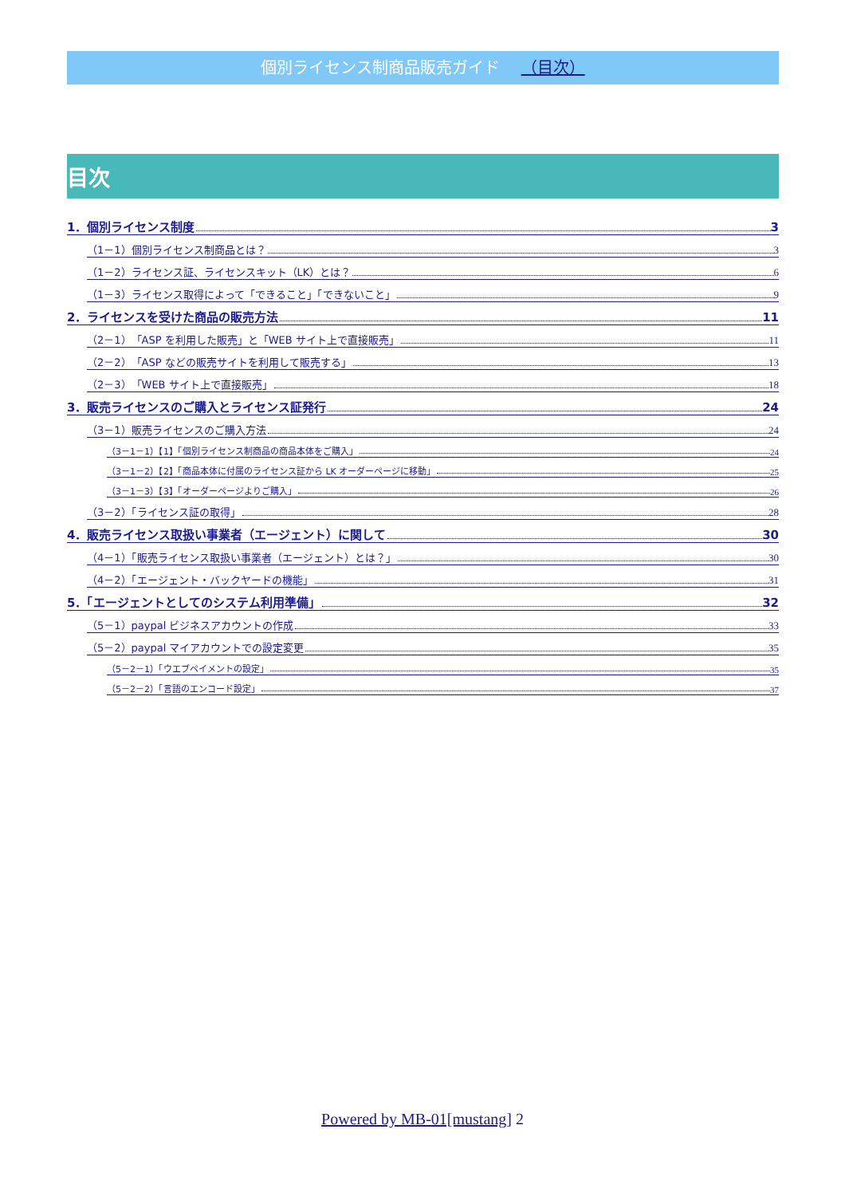個別ライセンス制商品販売ガイド （目次）
目次
1．個別ライセンス制度 3
（1－1）個別ライセンス制商品とは？ 3
（1－2）ライセンス証、ライセンスキット（LK）とは？ 6
（1－3）ライセンス取得によって「できること」「できないこと」 9
2．ライセンスを受けた商品の販売方法 11
（2－1）「ASP を利用した販売」と「WEB サイト上で直接販売」 11
（2－2）「ASP などの販売サイトを利用して販売する」 13
（2－3）「WEB サイト上で直接販売」 18
3．販売ライセンスのご購入とライセンス証発行 24
（3－1）販売ライセンスのご購入方法 24
（3－1－1）【1】「個別ライセンス制商品の商品本体をご購入」 24
（3－1－2）【2】「商品本体に付属のライセンス証から LK オーダーページに移動」 25
（3－1－3）【3】「オーダーページよりご購入」 26
（3－2）「ライセンス証の取得」 28
4．販売ライセンス取扱い事業者（エージェント）に関して 30
（4－1）「販売ライセンス取扱い事業者（エージェント）とは？」 30
（4－2）「エージェント・バックヤードの機能」 31
5．「エージェントとしてのシステム利用準備」 32
（5－1）paypal ビジネスアカウントの作成 33
（5－2）paypal マイアカウントでの設定変更 35
（5－2－1）「ウエブペイメントの設定」 35
（5－2－2）「言語のエンコード設定」 37
Powered by MB-01[mustang] 2